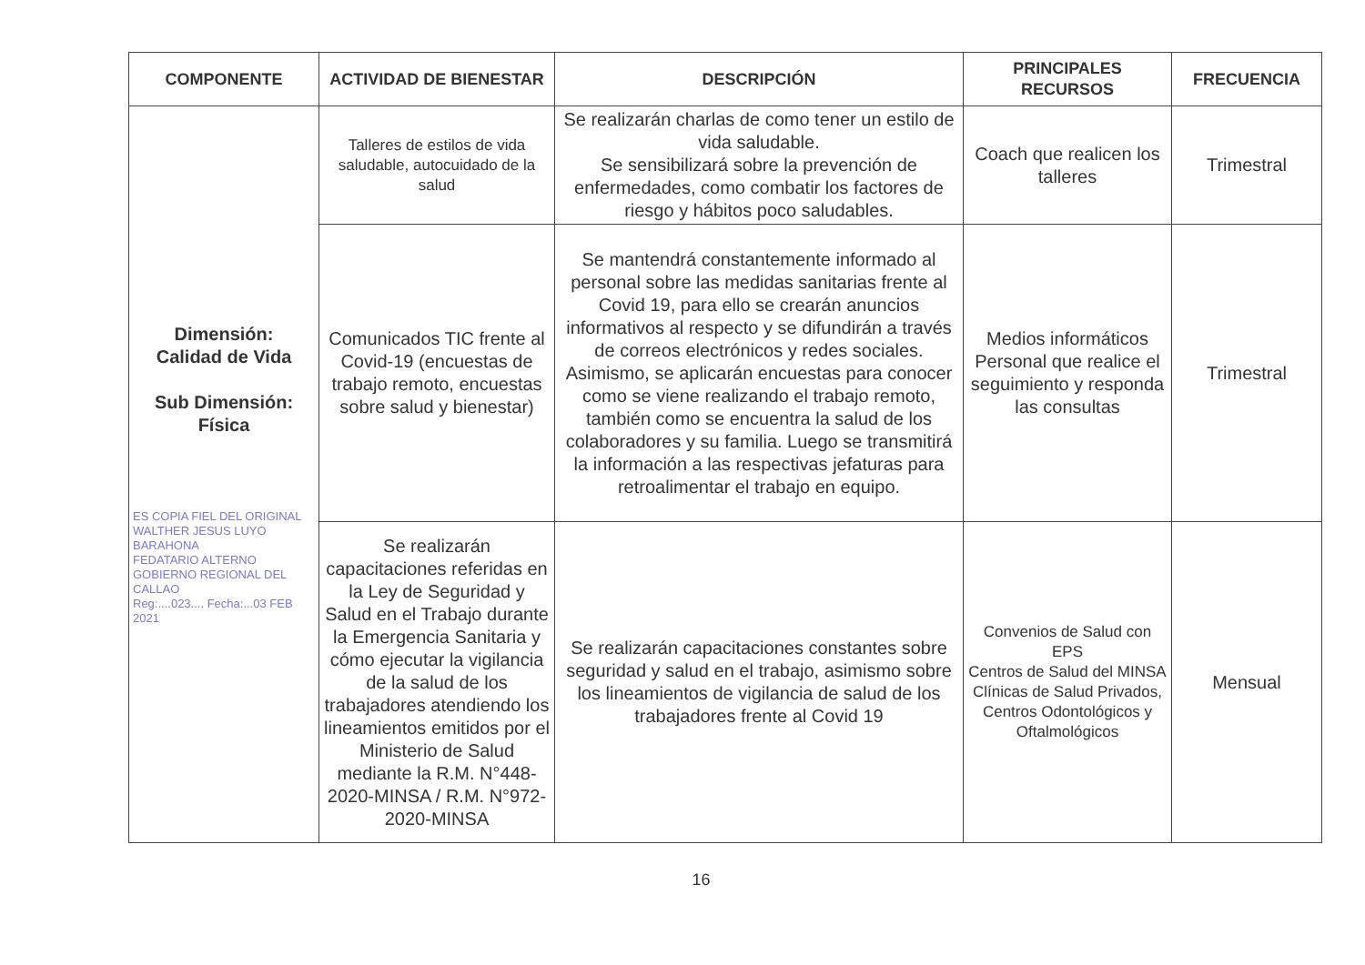| COMPONENTE | ACTIVIDAD DE BIENESTAR | DESCRIPCIÓN | PRINCIPALES RECURSOS | FRECUENCIA |
| --- | --- | --- | --- | --- |
| Dimensión: Calidad de Vida Sub Dimensión: Física ES COPIA FIEL DEL ORIGINAL WALTHER JESUS LUYO BARAHONA FEDATARIO ALTERNO GOBIERNO REGIONAL DEL CALLAO Reg:....023.... Fecha:...03 FEB 2021 | Talleres de estilos de vida saludable, autocuidado de la salud | Se realizarán charlas de como tener un estilo de vida saludable. Se sensibilizará sobre la prevención de enfermedades, como combatir los factores de riesgo y hábitos poco saludables. | Coach que realicen los talleres | Trimestral |
| | Comunicados TIC frente al Covid-19 (encuestas de trabajo remoto, encuestas sobre salud y bienestar) | Se mantendrá constantemente informado al personal sobre las medidas sanitarias frente al Covid 19, para ello se crearán anuncios informativos al respecto y se difundirán a través de correos electrónicos y redes sociales. Asimismo, se aplicarán encuestas para conocer como se viene realizando el trabajo remoto, también como se encuentra la salud de los colaboradores y su familia. Luego se transmitirá la información a las respectivas jefaturas para retroalimentar el trabajo en equipo. | Medios informáticos Personal que realice el seguimiento y responda las consultas | Trimestral |
| | Se realizarán capacitaciones referidas en la Ley de Seguridad y Salud en el Trabajo durante la Emergencia Sanitaria y cómo ejecutar la vigilancia de la salud de los trabajadores atendiendo los lineamientos emitidos por el Ministerio de Salud mediante la R.M. N°448-2020-MINSA / R.M. N°972-2020-MINSA | Se realizarán capacitaciones constantes sobre seguridad y salud en el trabajo, asimismo sobre los lineamientos de vigilancia de salud de los trabajadores frente al Covid 19 | Convenios de Salud con EPS Centros de Salud del MINSA Clínicas de Salud Privados, Centros Odontológicos y Oftalmológicos | Mensual |
16